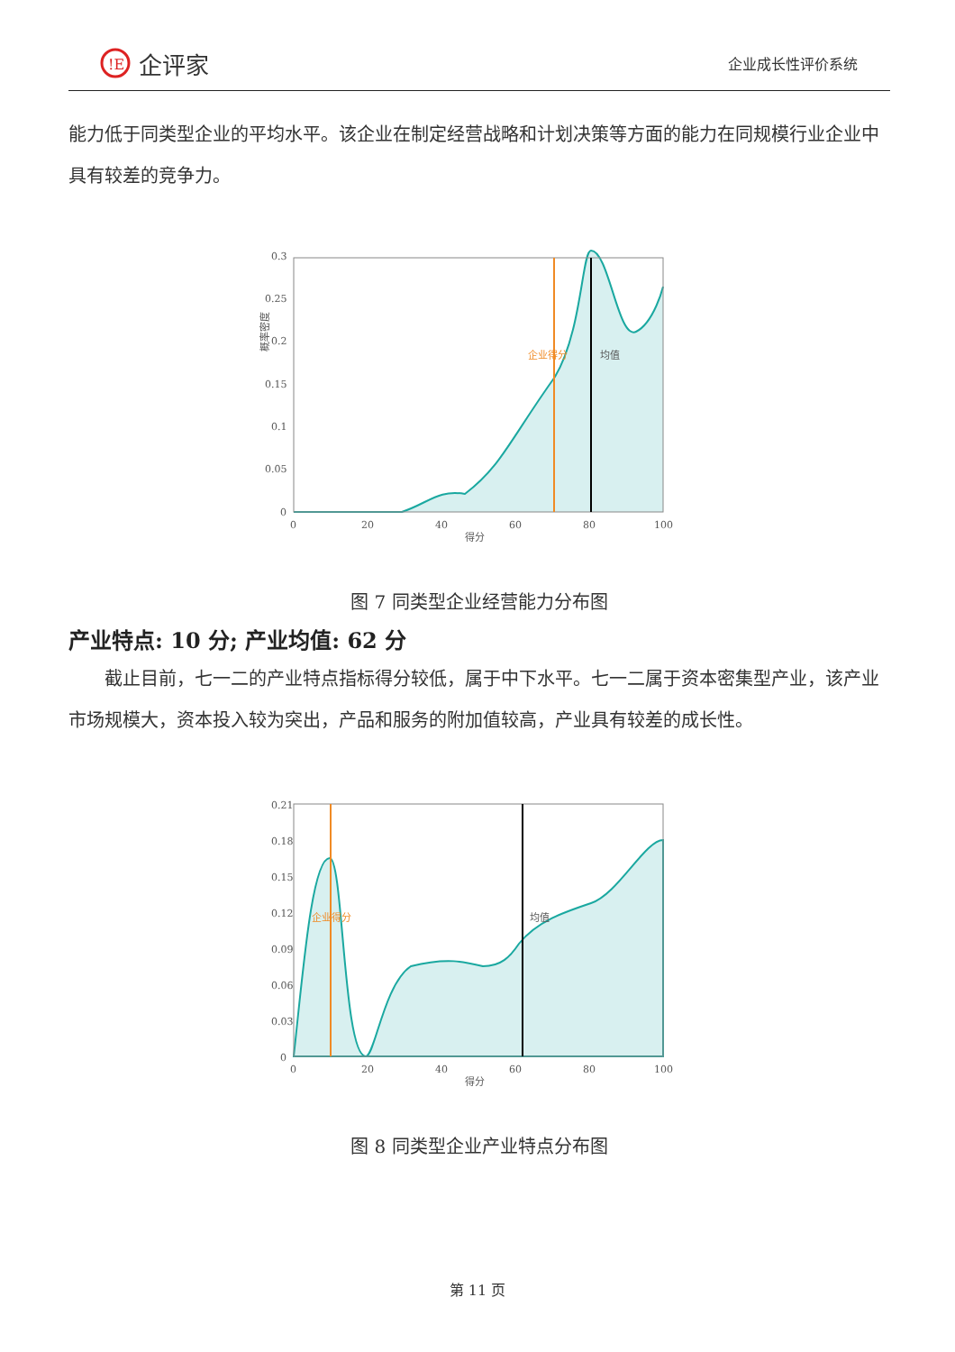!E
企评家
企业成长性评价系统
能力低于同类型企业的平均水平。该企业在制定经营战略和计划决策等方面的能力在同规模行业企业中具有较差的竞争力。
概率密度
0.3
0.25
0.2
0.15
0.1
0.05
0
企业得分
均值
0
20
40
60
80
100
得分
图 7 同类型企业经营能力分布图
产业特点: 10 分; 产业均值: 62 分
　　截止目前，七一二的产业特点指标得分较低，属于中下水平。七一二属于资本密集型产业，该产业市场规模大，资本投入较为突出，产品和服务的附加值较高，产业具有较差的成长性。
0.21
0.18
0.15
0.12
0.09
0.06
0.03
0
企业得分
均值
0
20
40
60
80
100
得分
图 8 同类型企业产业特点分布图
第 11 页